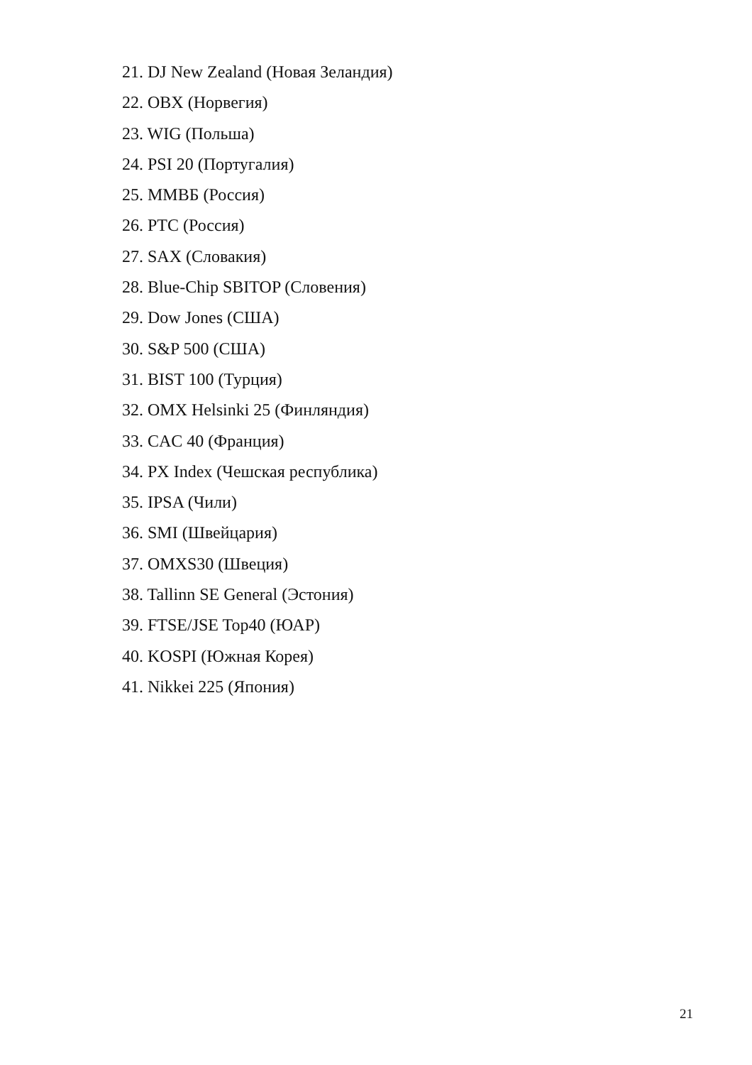21. DJ New Zealand (Новая Зеландия)
22. OBX (Норвегия)
23. WIG (Польша)
24. PSI 20 (Португалия)
25. ММВБ (Россия)
26. PTC (Россия)
27. SAX (Словакия)
28. Blue-Chip SBITOP (Словения)
29. Dow Jones (США)
30. S&P 500 (США)
31. BIST 100 (Турция)
32. OMX Helsinki 25 (Финляндия)
33. CAC 40 (Франция)
34. PX Index (Чешская республика)
35. IPSA (Чили)
36. SMI (Швейцария)
37. OMXS30 (Швеция)
38. Tallinn SE General (Эстония)
39. FTSE/JSE Top40 (ЮАР)
40. KOSPI (Южная Корея)
41. Nikkei 225 (Япония)
21